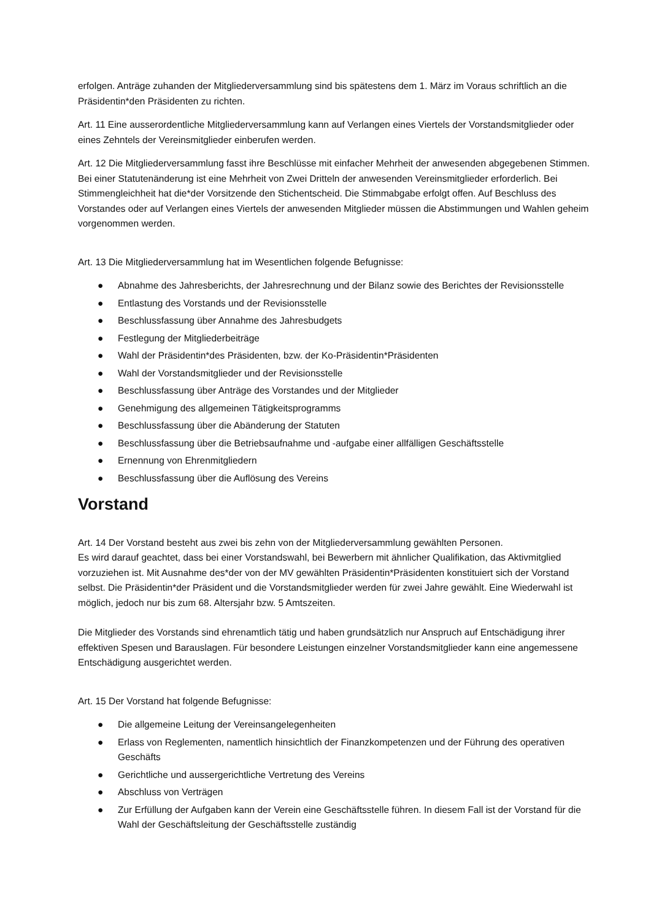erfolgen. Anträge zuhanden der Mitgliederversammlung sind bis spätestens dem 1. März im Voraus schriftlich an die Präsidentin*den Präsidenten zu richten.
Art. 11 Eine ausserordentliche Mitgliederversammlung kann auf Verlangen eines Viertels der Vorstandsmitglieder oder eines Zehntels der Vereinsmitglieder einberufen werden.
Art. 12 Die Mitgliederversammlung fasst ihre Beschlüsse mit einfacher Mehrheit der anwesenden abgegebenen Stimmen. Bei einer Statutenänderung ist eine Mehrheit von Zwei Dritteln der anwesenden Vereinsmitglieder erforderlich. Bei Stimmengleichheit hat die*der Vorsitzende den Stichentscheid. Die Stimmabgabe erfolgt offen. Auf Beschluss des Vorstandes oder auf Verlangen eines Viertels der anwesenden Mitglieder müssen die Abstimmungen und Wahlen geheim vorgenommen werden.
Art. 13 Die Mitgliederversammlung hat im Wesentlichen folgende Befugnisse:
● Abnahme des Jahresberichts, der Jahresrechnung und der Bilanz sowie des Berichtes der Revisionsstelle
● Entlastung des Vorstands und der Revisionsstelle
● Beschlussfassung über Annahme des Jahresbudgets
● Festlegung der Mitgliederbeiträge
● Wahl der Präsidentin*des Präsidenten, bzw. der Ko-Präsidentin*Präsidenten
● Wahl der Vorstandsmitglieder und der Revisionsstelle
● Beschlussfassung über Anträge des Vorstandes und der Mitglieder
● Genehmigung des allgemeinen Tätigkeitsprogramms
● Beschlussfassung über die Abänderung der Statuten
● Beschlussfassung über die Betriebsaufnahme und -aufgabe einer allfälligen Geschäftsstelle
● Ernennung von Ehrenmitgliedern
● Beschlussfassung über die Auflösung des Vereins
Vorstand
Art. 14 Der Vorstand besteht aus zwei bis zehn von der Mitgliederversammlung gewählten Personen.
Es wird darauf geachtet, dass bei einer Vorstandswahl, bei Bewerbern mit ähnlicher Qualifikation, das Aktivmitglied vorzuziehen ist. Mit Ausnahme des*der von der MV gewählten Präsidentin*Präsidenten konstituiert sich der Vorstand selbst. Die Präsidentin*der Präsident und die Vorstandsmitglieder werden für zwei Jahre gewählt. Eine Wiederwahl ist möglich, jedoch nur bis zum 68. Altersjahr bzw. 5 Amtszeiten.
Die Mitglieder des Vorstands sind ehrenamtlich tätig und haben grundsätzlich nur Anspruch auf Entschädigung ihrer effektiven Spesen und Barauslagen. Für besondere Leistungen einzelner Vorstandsmitglieder kann eine angemessene Entschädigung ausgerichtet werden.
Art. 15 Der Vorstand hat folgende Befugnisse:
● Die allgemeine Leitung der Vereinsangelegenheiten
● Erlass von Reglementen, namentlich hinsichtlich der Finanzkompetenzen und der Führung des operativen Geschäfts
● Gerichtliche und aussergerichtliche Vertretung des Vereins
● Abschluss von Verträgen
● Zur Erfüllung der Aufgaben kann der Verein eine Geschäftsstelle führen. In diesem Fall ist der Vorstand für die Wahl der Geschäftsleitung der Geschäftsstelle zuständig